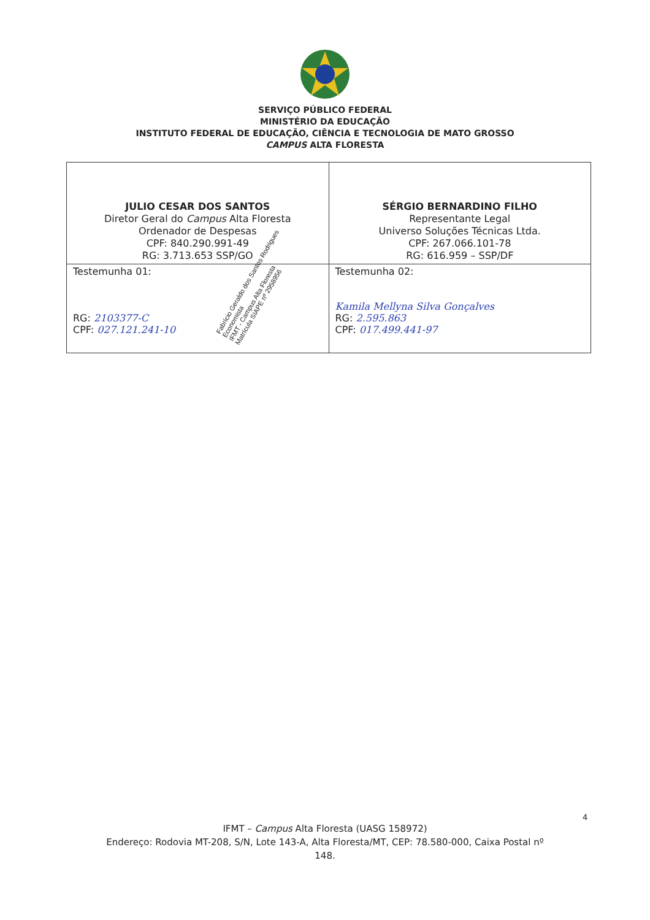SERVIÇO PÚBLICO FEDERAL
MINISTÉRIO DA EDUCAÇÃO
INSTITUTO FEDERAL DE EDUCAÇÃO, CIÊNCIA E TECNOLOGIA DE MATO GROSSO
CAMPUS ALTA FLORESTA
| JULIO CESAR DOS SANTOS Diretor Geral do Campus Alta Floresta Ordenador de Despesas CPF: 840.290.991-49 RG: 3.713.653 SSP/GO | SÉRGIO BERNARDINO FILHO Representante Legal Universo Soluções Técnicas Ltda. CPF: 267.066.101-78 RG: 616.959 – SSP/DF |
| Testemunha 01: RG: 2103377-C CPF: 027.121.241-10 | Testemunha 02: Kamila Mellyna Silva Gonçalves RG: 2.595.863 CPF: 017.499.441-97 |
Fabrício Geraldo dos Santos Rodrigues
Economista
IFMT - Campus Alta Floresta
Matrícula SIAPE nº 2958956
4
IFMT – Campus Alta Floresta (UASG 158972)
Endereço: Rodovia MT-208, S/N, Lote 143-A, Alta Floresta/MT, CEP: 78.580-000, Caixa Postal nº
148.